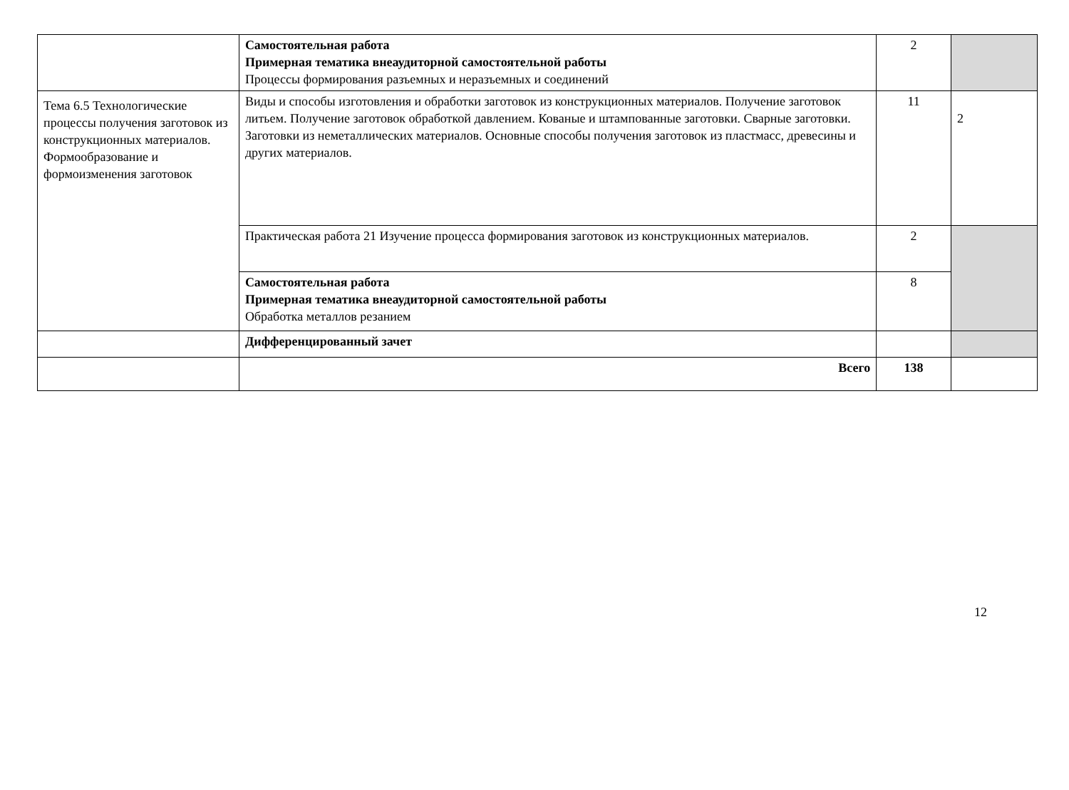| | Самостоятельная работа Примерная тематика внеаудиторной самостоятельной работы Процессы формирования разъемных и неразъемных и соединений | 2 | |
| Тема 6.5 Технологические процессы получения заготовок из конструкционных материалов. Формообразование и формоизменения заготовок | Виды и способы изготовления и обработки заготовок из конструкционных материалов. Получение заготовок литьем. Получение заготовок обработкой давлением. Кованые и штампованные заготовки. Сварные заготовки. Заготовки из неметаллических материалов. Основные способы получения заготовок из пластмасс, древесины и других материалов. | 11 | 2 |
| | Практическая работа 21 Изучение процесса формирования заготовок из конструкционных материалов. | 2 | |
| | Самостоятельная работа Примерная тематика внеаудиторной самостоятельной работы Обработка металлов резанием | 8 | |
| | Дифференцированный зачет | | |
| | Всего | 138 | |
12